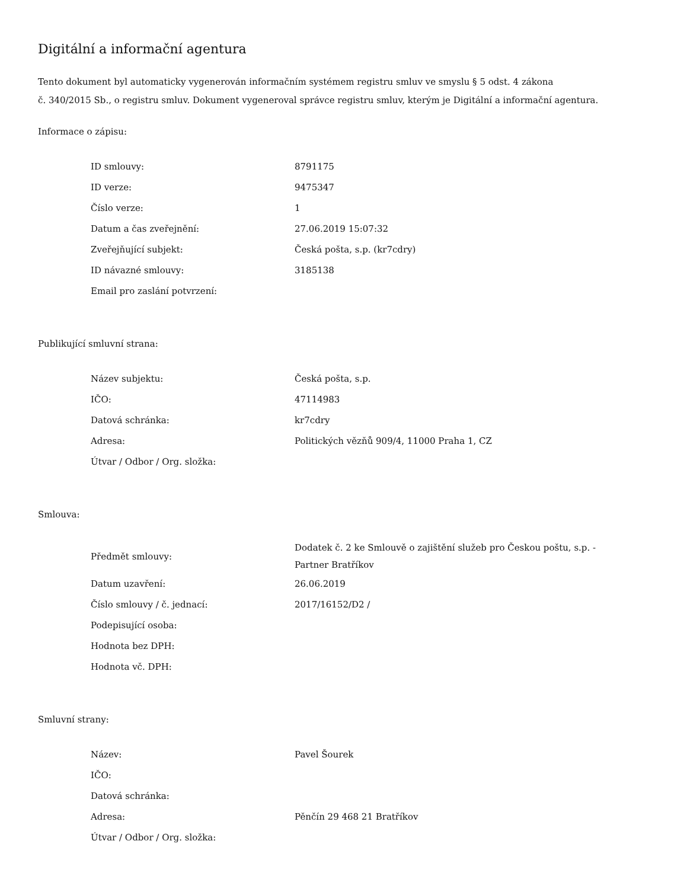Digitální a informační agentura
Tento dokument byl automaticky vygenerován informačním systémem registru smluv ve smyslu § 5 odst. 4 zákona
č. 340/2015 Sb., o registru smluv. Dokument vygeneroval správce registru smluv, kterým je Digitální a informační agentura.
Informace o zápisu:
| ID smlouvy: | 8791175 |
| ID verze: | 9475347 |
| Číslo verze: | 1 |
| Datum a čas zveřejnění: | 27.06.2019 15:07:32 |
| Zveřejňující subjekt: | Česká pošta, s.p. (kr7cdry) |
| ID návazné smlouvy: | 3185138 |
| Email pro zaslání potvrzení: | |
Publikující smluvní strana:
| Název subjektu: | Česká pošta, s.p. |
| IČO: | 47114983 |
| Datová schránka: | kr7cdry |
| Adresa: | Politických vězňů 909/4, 11000 Praha 1, CZ |
| Útvar / Odbor / Org. složka: | |
Smlouva:
| Předmět smlouvy: | Dodatek č. 2 ke Smlouvě o zajištění služeb pro Českou poštu, s.p. - Partner Bratříkov |
| Datum uzavření: | 26.06.2019 |
| Číslo smlouvy / č. jednací: | 2017/16152/D2 / |
| Podepisující osoba: | |
| Hodnota bez DPH: | |
| Hodnota vč. DPH: | |
Smluvní strany:
| Název: | Pavel Šourek |
| IČO: | |
| Datová schránka: | |
| Adresa: | Pěnčín 29 468 21 Bratříkov |
| Útvar / Odbor / Org. složka: | |